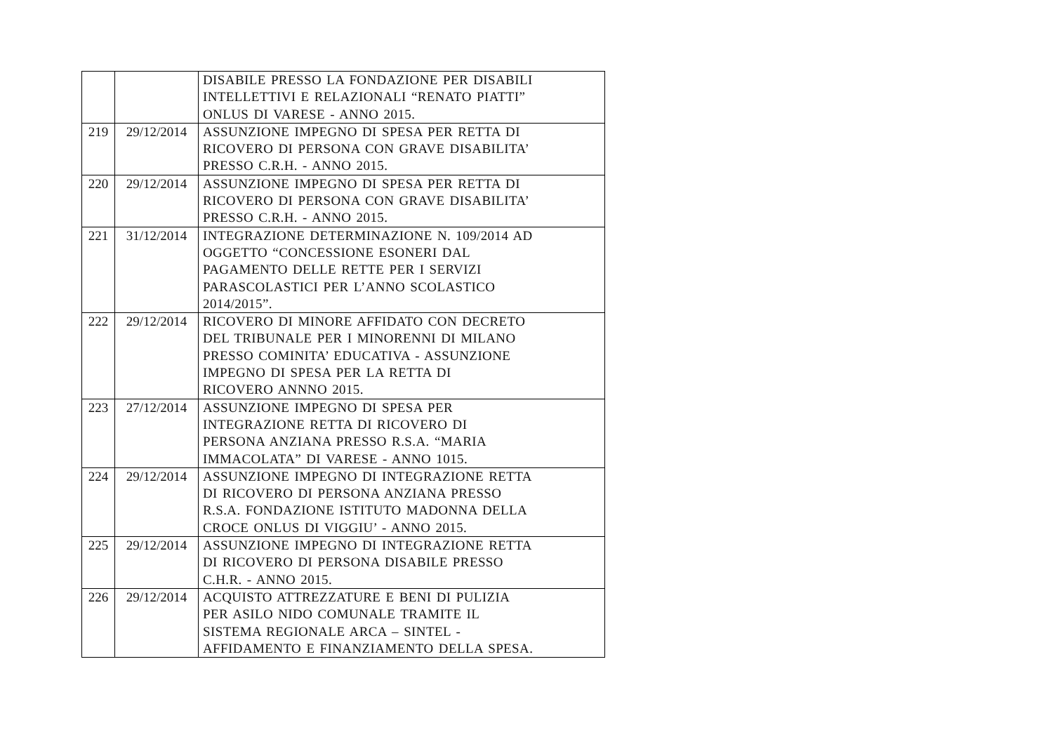| | | DISABILE PRESSO LA FONDAZIONE PER DISABILI INTELLETTIVI E RELAZIONALI “RENATO PIATTI” ONLUS DI VARESE - ANNO 2015. |
| 219 | 29/12/2014 | ASSUNZIONE IMPEGNO DI SPESA PER RETTA DI RICOVERO DI PERSONA CON GRAVE DISABILITA’ PRESSO C.R.H. - ANNO 2015. |
| 220 | 29/12/2014 | ASSUNZIONE IMPEGNO DI SPESA PER RETTA DI RICOVERO DI PERSONA CON GRAVE DISABILITA’ PRESSO C.R.H. - ANNO 2015. |
| 221 | 31/12/2014 | INTEGRAZIONE DETERMINAZIONE N. 109/2014 AD OGGETTO “CONCESSIONE ESONERI DAL PAGAMENTO DELLE RETTE PER I SERVIZI PARASCOLASTICI PER L’ANNO SCOLASTICO 2014/2015”. |
| 222 | 29/12/2014 | RICOVERO DI MINORE AFFIDATO CON DECRETO DEL TRIBUNALE PER I MINORENNI DI MILANO PRESSO COMINITA’ EDUCATIVA - ASSUNZIONE IMPEGNO DI SPESA PER LA RETTA DI RICOVERO ANNNO 2015. |
| 223 | 27/12/2014 | ASSUNZIONE IMPEGNO DI SPESA PER INTEGRAZIONE RETTA DI RICOVERO DI PERSONA ANZIANA PRESSO R.S.A. “MARIA IMMACOLATA” DI VARESE - ANNO 1015. |
| 224 | 29/12/2014 | ASSUNZIONE IMPEGNO DI INTEGRAZIONE RETTA DI RICOVERO DI PERSONA ANZIANA PRESSO R.S.A. FONDAZIONE ISTITUTO MADONNA DELLA CROCE ONLUS DI VIGGIU’ - ANNO 2015. |
| 225 | 29/12/2014 | ASSUNZIONE IMPEGNO DI INTEGRAZIONE RETTA DI RICOVERO DI PERSONA DISABILE PRESSO C.H.R. - ANNO 2015. |
| 226 | 29/12/2014 | ACQUISTO ATTREZZATURE E BENI DI PULIZIA PER ASILO NIDO COMUNALE TRAMITE IL SISTEMA REGIONALE ARCA – SINTEL - AFFIDAMENTO E FINANZIAMENTO DELLA SPESA. |